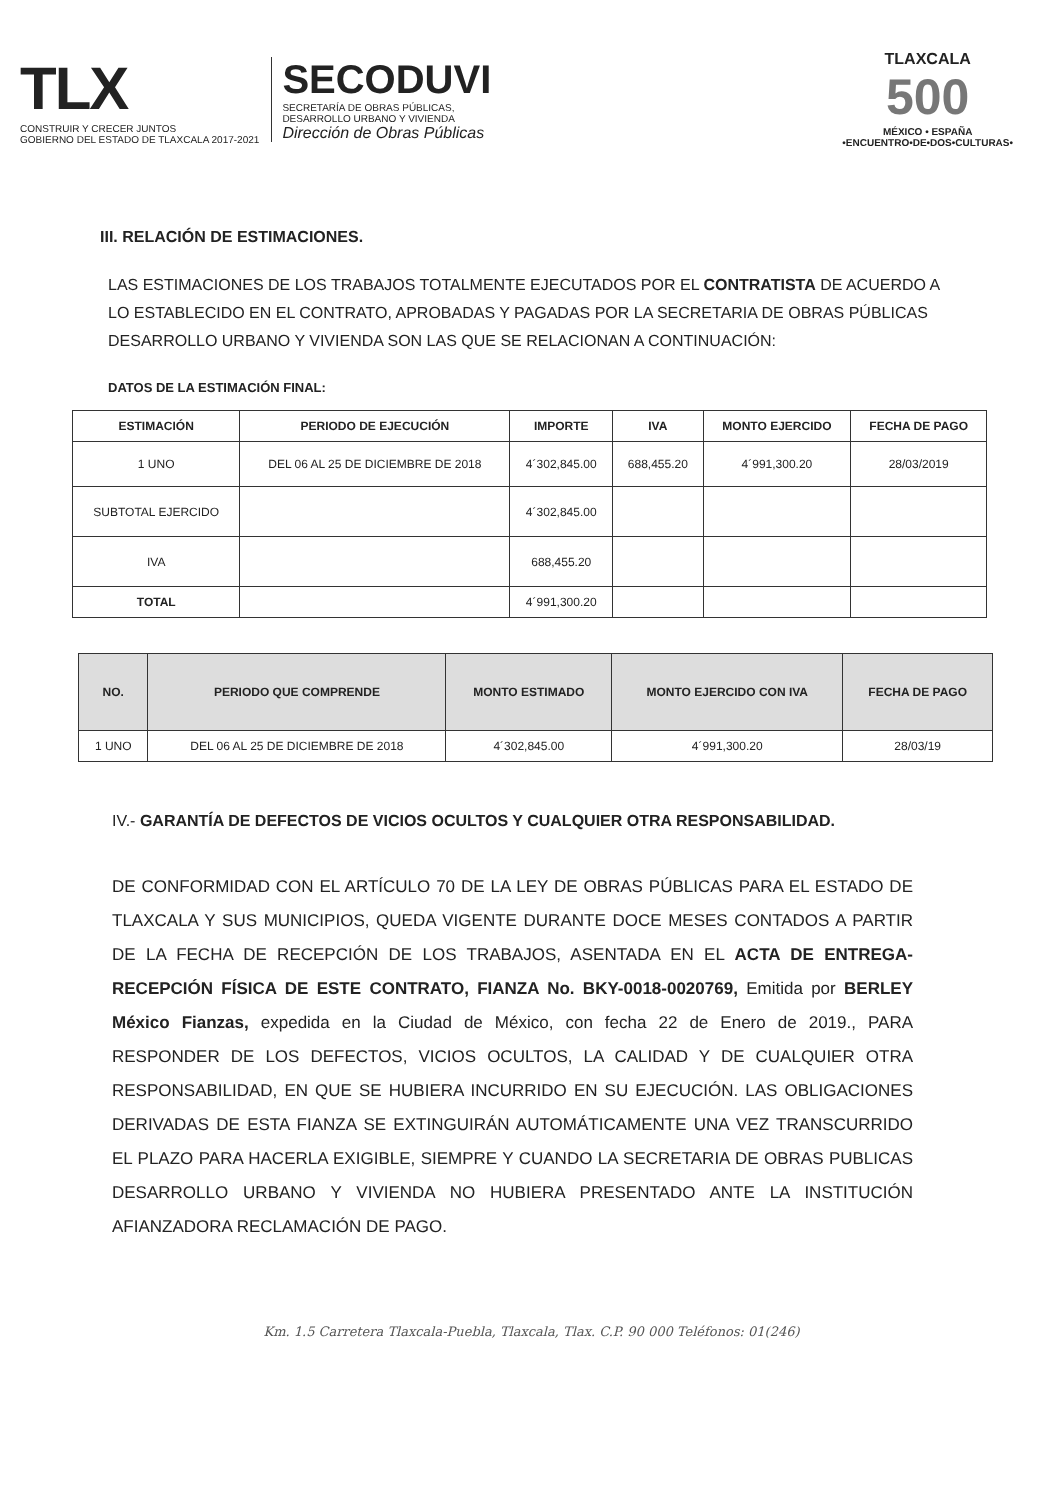TLX
CONSTRUIR Y CRECER JUNTOS
GOBIERNO DEL ESTADO DE TLAXCALA 2017-2021
SECODUVI
SECRETARÍA DE OBRAS PÚBLICAS,
DESARROLLO URBANO Y VIVIENDA
Dirección de Obras Públicas
TLAXCALA
500
MÉXICO • ESPAÑA
•ENCUENTRO•DE•DOS•CULTURAS•
III. RELACIÓN DE ESTIMACIONES.
LAS ESTIMACIONES DE LOS TRABAJOS TOTALMENTE EJECUTADOS POR EL CONTRATISTA DE ACUERDO A LO ESTABLECIDO EN EL CONTRATO, APROBADAS Y PAGADAS POR LA SECRETARIA DE OBRAS PÚBLICAS DESARROLLO URBANO Y VIVIENDA SON LAS QUE SE RELACIONAN A CONTINUACIÓN:
DATOS DE LA ESTIMACIÓN FINAL:
| ESTIMACIÓN | PERIODO DE EJECUCIÓN | IMPORTE | IVA | MONTO EJERCIDO | FECHA DE PAGO |
| --- | --- | --- | --- | --- | --- |
| 1 UNO | DEL 06 AL 25 DE DICIEMBRE DE 2018 | 4´302,845.00 | 688,455.20 | 4´991,300.20 | 28/03/2019 |
| SUBTOTAL EJERCIDO | | 4´302,845.00 | | | |
| IVA | | 688,455.20 | | | |
| TOTAL | | 4´991,300.20 | | | |
| NO. | PERIODO QUE COMPRENDE | MONTO ESTIMADO | MONTO EJERCIDO CON IVA | FECHA DE PAGO |
| --- | --- | --- | --- | --- |
| 1 UNO | DEL 06 AL 25 DE DICIEMBRE DE 2018 | 4´302,845.00 | 4´991,300.20 | 28/03/19 |
IV.- GARANTÍA DE DEFECTOS DE VICIOS OCULTOS Y CUALQUIER OTRA RESPONSABILIDAD.
DE CONFORMIDAD CON EL ARTÍCULO 70 DE LA LEY DE OBRAS PÚBLICAS PARA EL ESTADO DE TLAXCALA Y SUS MUNICIPIOS, QUEDA VIGENTE DURANTE DOCE MESES CONTADOS A PARTIR DE LA FECHA DE RECEPCIÓN DE LOS TRABAJOS, ASENTADA EN EL ACTA DE ENTREGA-RECEPCIÓN FÍSICA DE ESTE CONTRATO, FIANZA No. BKY-0018-0020769, Emitida por BERLEY México Fianzas, expedida en la Ciudad de México, con fecha 22 de Enero de 2019., PARA RESPONDER DE LOS DEFECTOS, VICIOS OCULTOS, LA CALIDAD Y DE CUALQUIER OTRA RESPONSABILIDAD, EN QUE SE HUBIERA INCURRIDO EN SU EJECUCIÓN. LAS OBLIGACIONES DERIVADAS DE ESTA FIANZA SE EXTINGUIRÁN AUTOMÁTICAMENTE UNA VEZ TRANSCURRIDO EL PLAZO PARA HACERLA EXIGIBLE, SIEMPRE Y CUANDO LA SECRETARIA DE OBRAS PUBLICAS DESARROLLO URBANO Y VIVIENDA NO HUBIERA PRESENTADO ANTE LA INSTITUCIÓN AFIANZADORA RECLAMACIÓN DE PAGO.
Km. 1.5 Carretera Tlaxcala-Puebla, Tlaxcala, Tlax. C.P. 90 000 Teléfonos: 01(246)